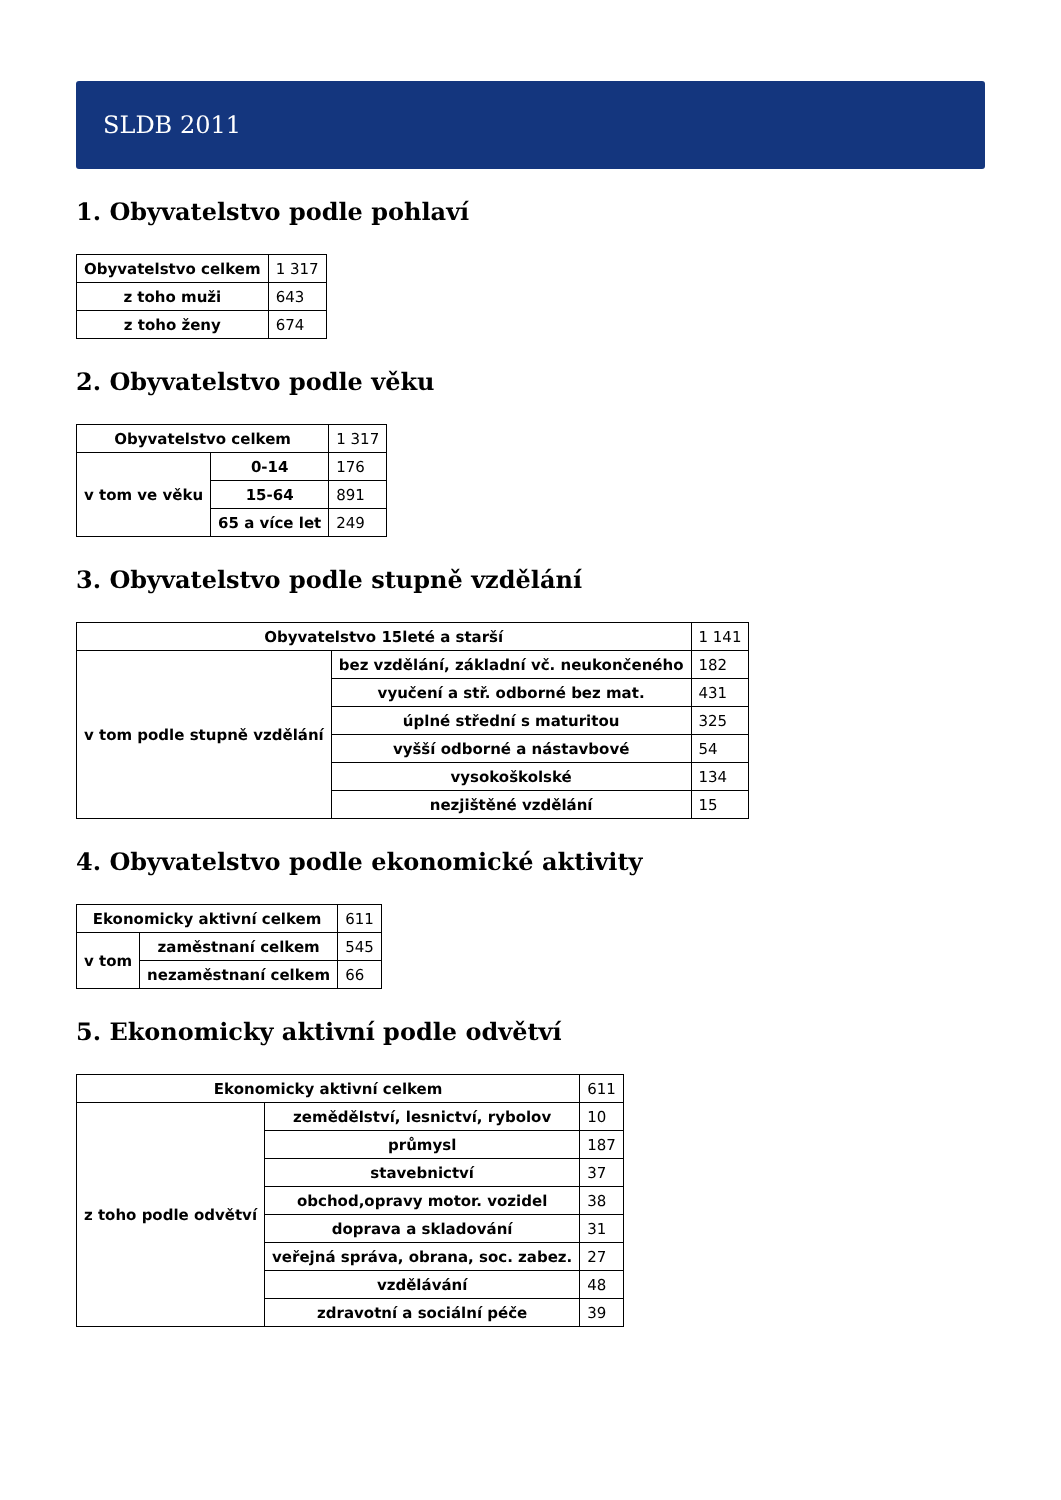SLDB 2011
1. Obyvatelstvo podle pohlaví
| Obyvatelstvo celkem | 1 317 |
| z toho muži | 643 |
| z toho ženy | 674 |
2. Obyvatelstvo podle věku
| Obyvatelstvo celkem | | 1 317 |
| v tom ve věku | 0-14 | 176 |
| | 15-64 | 891 |
| | 65 a více let | 249 |
3. Obyvatelstvo podle stupně vzdělání
| Obyvatelstvo 15leté a starší | | 1 141 |
| v tom podle stupně vzdělání | bez vzdělání, základní vč. neukončeného | 182 |
| | vyučení a stř. odborné bez mat. | 431 |
| | úplné střední s maturitou | 325 |
| | vyšší odborné a nástavbové | 54 |
| | vysokoškolské | 134 |
| | nezjištěné vzdělání | 15 |
4. Obyvatelstvo podle ekonomické aktivity
| Ekonomicky aktivní celkem | | 611 |
| v tom | zaměstnaní celkem | 545 |
| | nezaměstnaní celkem | 66 |
5. Ekonomicky aktivní podle odvětví
| Ekonomicky aktivní celkem | | 611 |
| z toho podle odvětví | zemědělství, lesnictví, rybolov | 10 |
| | průmysl | 187 |
| | stavebnictví | 37 |
| | obchod,opravy motor. vozidel | 38 |
| | doprava a skladování | 31 |
| | veřejná správa, obrana, soc. zabez. | 27 |
| | vzdělávání | 48 |
| | zdravotní a sociální péče | 39 |